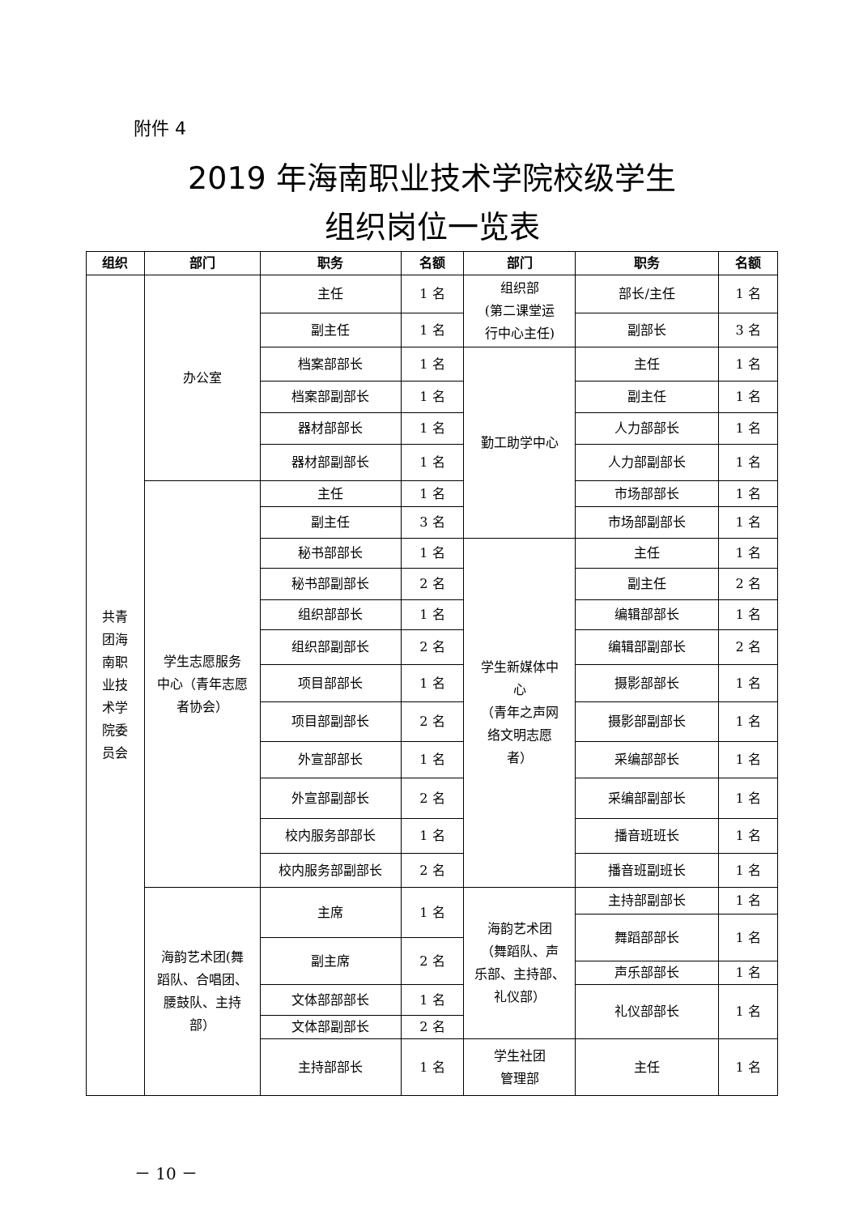附件 4
2019 年海南职业技术学院校级学生
组织岗位一览表
| 组织 | 部门 | 职务 | 名额 | 部门 | 职务 | 名额 |
| --- | --- | --- | --- | --- | --- | --- |
| 共青 团海 南职 业技 术学 院委 员会 | 办公室 | 主任 | 1 名 | 组织部 (第二课堂运 行中心主任) | 部长/主任 | 1 名 |
| | | 副主任 | 1 名 | | 副部长 | 3 名 |
| | | 档案部部长 | 1 名 | 勤工助学中心 | 主任 | 1 名 |
| | | 档案部副部长 | 1 名 | | 副主任 | 1 名 |
| | | 器材部部长 | 1 名 | | 人力部部长 | 1 名 |
| | | 器材部副部长 | 1 名 | | 人力部副部长 | 1 名 |
| | 学生志愿服务 中心（青年志愿 者协会） | 主任 | 1 名 | | 市场部部长 | 1 名 |
| | | 副主任 | 3 名 | | 市场部副部长 | 1 名 |
| | | 秘书部部长 | 1 名 | 学生新媒体中 心 （青年之声网 络文明志愿 者） | 主任 | 1 名 |
| | | 秘书部副部长 | 2 名 | | 副主任 | 2 名 |
| | | 组织部部长 | 1 名 | | 编辑部部长 | 1 名 |
| | | 组织部副部长 | 2 名 | | 编辑部副部长 | 2 名 |
| | | 项目部部长 | 1 名 | | 摄影部部长 | 1 名 |
| | | 项目部副部长 | 2 名 | | 摄影部副部长 | 1 名 |
| | | 外宣部部长 | 1 名 | | 采编部部长 | 1 名 |
| | | 外宣部副部长 | 2 名 | | 采编部副部长 | 1 名 |
| | | 校内服务部部长 | 1 名 | | 播音班班长 | 1 名 |
| | | 校内服务部副部长 | 2 名 | | 播音班副班长 | 1 名 |
| | 海韵艺术团(舞 蹈队、合唱团、 腰鼓队、主持 部） | 主席 | 1 名 | 海韵艺术团 （舞蹈队、声 乐部、主持部、 礼仪部） | 主持部副部长 | 1 名 |
| | | | | | 舞蹈部部长 | 1 名 |
| | | 副主席 | 2 名 | | | |
| | | | | | 声乐部部长 | 1 名 |
| | | 文体部部部长 | 1 名 | | 礼仪部部长 | 1 名 |
| | | 文体部副部长 | 2 名 | | | |
| | | 主持部部长 | 1 名 | 学生社团 管理部 | 主任 | 1 名 |
－ 10 －